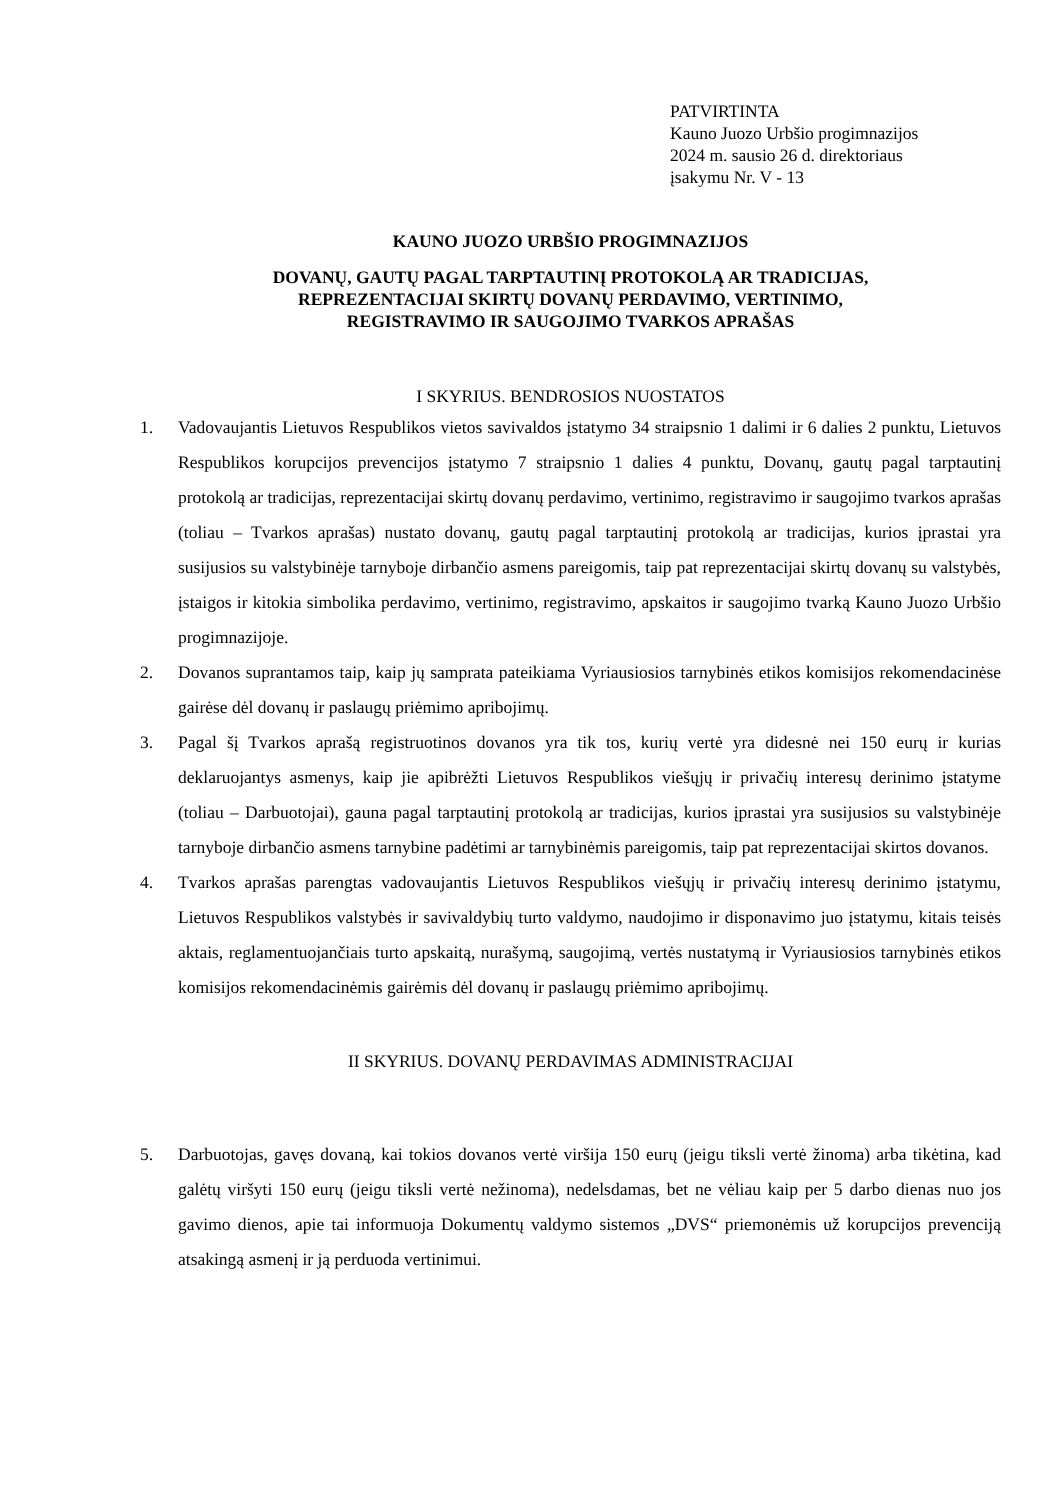PATVIRTINTA
Kauno Juozo Urbšio progimnazijos
2024 m. sausio 26 d. direktoriaus
įsakymu Nr. V - 13
KAUNO JUOZO URBŠIO PROGIMNAZIJOS
DOVANŲ, GAUTŲ PAGAL TARPTAUTINĮ PROTOKOLĄ AR TRADICIJAS,
REPREZENTACIJAI SKIRTŲ DOVANŲ PERDAVIMO, VERTINIMO,
REGISTRAVIMO IR SAUGOJIMO TVARKOS APRAŠAS
I SKYRIUS. BENDROSIOS NUOSTATOS
1. Vadovaujantis Lietuvos Respublikos vietos savivaldos įstatymo 34 straipsnio 1 dalimi ir 6 dalies 2 punktu, Lietuvos Respublikos korupcijos prevencijos įstatymo 7 straipsnio 1 dalies 4 punktu, Dovanų, gautų pagal tarptautinį protokolą ar tradicijas, reprezentacijai skirtų dovanų perdavimo, vertinimo, registravimo ir saugojimo tvarkos aprašas (toliau – Tvarkos aprašas) nustato dovanų, gautų pagal tarptautinį protokolą ar tradicijas, kurios įprastai yra susijusios su valstybinėje tarnyboje dirbančio asmens pareigomis, taip pat reprezentacijai skirtų dovanų su valstybės, įstaigos ir kitokia simbolika perdavimo, vertinimo, registravimo, apskaitos ir saugojimo tvarką Kauno Juozo Urbšio progimnazijoje.
2. Dovanos suprantamos taip, kaip jų samprata pateikiama Vyriausiosios tarnybinės etikos komisijos rekomendacinėse gairėse dėl dovanų ir paslaugų priėmimo apribojimų.
3. Pagal šį Tvarkos aprašą registruotinos dovanos yra tik tos, kurių vertė yra didesnė nei 150 eurų ir kurias deklaruojantys asmenys, kaip jie apibrėžti Lietuvos Respublikos viešųjų ir privačių interesų derinimo įstatyme (toliau – Darbuotojai), gauna pagal tarptautinį protokolą ar tradicijas, kurios įprastai yra susijusios su valstybinėje tarnyboje dirbančio asmens tarnybine padėtimi ar tarnybinėmis pareigomis, taip pat reprezentacijai skirtos dovanos.
4. Tvarkos aprašas parengtas vadovaujantis Lietuvos Respublikos viešųjų ir privačių interesų derinimo įstatymu, Lietuvos Respublikos valstybės ir savivaldybių turto valdymo, naudojimo ir disponavimo juo įstatymu, kitais teisės aktais, reglamentuojančiais turto apskaitą, nurašymą, saugojimą, vertės nustatymą ir Vyriausiosios tarnybinės etikos komisijos rekomendacinėmis gairėmis dėl dovanų ir paslaugų priėmimo apribojimų.
II SKYRIUS. DOVANŲ PERDAVIMAS ADMINISTRACIJAI
5. Darbuotojas, gavęs dovaną, kai tokios dovanos vertė viršija 150 eurų (jeigu tiksli vertė žinoma) arba tikėtina, kad galėtų viršyti 150 eurų (jeigu tiksli vertė nežinoma), nedelsdamas, bet ne vėliau kaip per 5 darbo dienas nuo jos gavimo dienos, apie tai informuoja Dokumentų valdymo sistemos „DVS“ priemonėmis už korupcijos prevenciją atsakingą asmenį ir ją perduoda vertinimui.